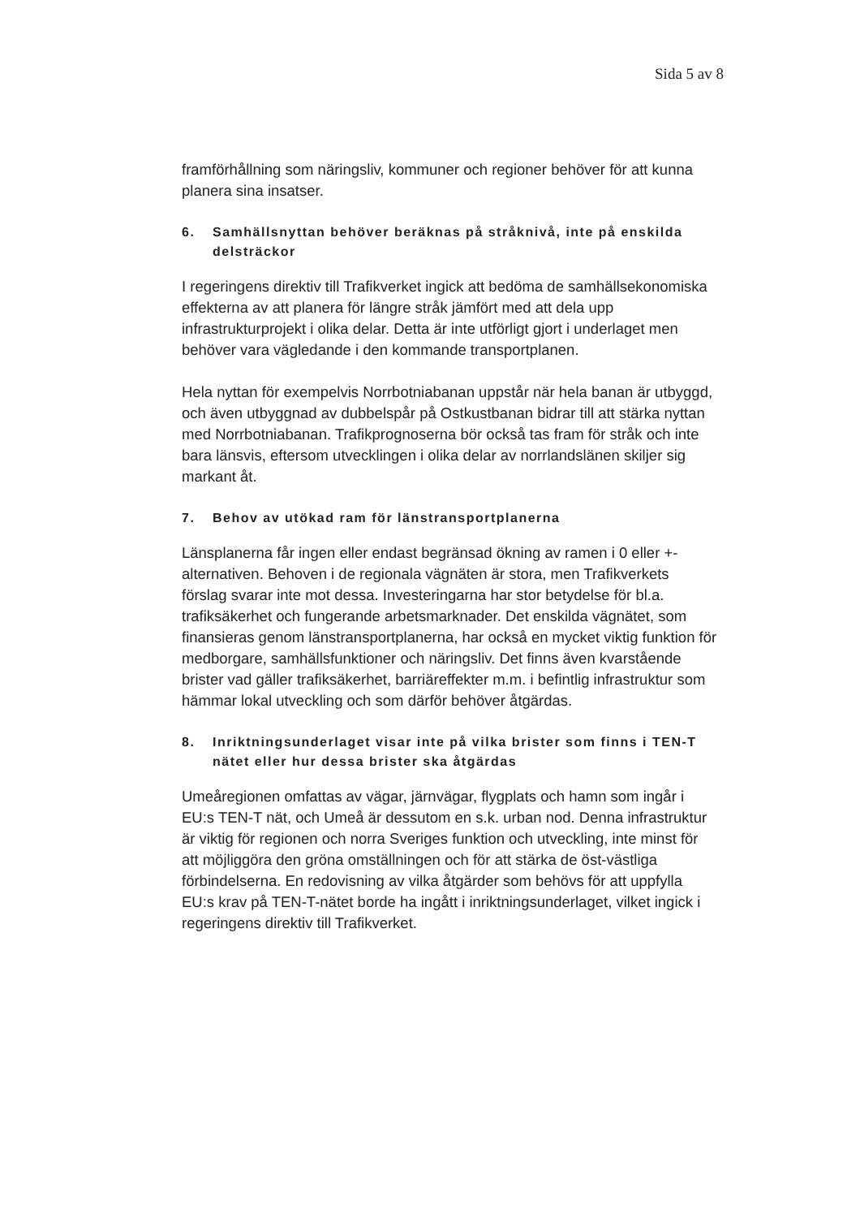Sida 5 av 8
framförhållning som näringsliv, kommuner och regioner behöver för att kunna planera sina insatser.
6. Samhällsnyttan behöver beräknas på stråknivå, inte på enskilda delsträckor
I regeringens direktiv till Trafikverket ingick att bedöma de samhällsekonomiska effekterna av att planera för längre stråk jämfört med att dela upp infrastrukturprojekt i olika delar. Detta är inte utförligt gjort i underlaget men behöver vara vägledande i den kommande transportplanen.
Hela nyttan för exempelvis Norrbotniabanan uppstår när hela banan är utbyggd, och även utbyggnad av dubbelspår på Ostkustbanan bidrar till att stärka nyttan med Norrbotniabanan. Trafikprognoserna bör också tas fram för stråk och inte bara länsvis, eftersom utvecklingen i olika delar av norrlandslänen skiljer sig markant åt.
7. Behov av utökad ram för länstransportplanerna
Länsplanerna får ingen eller endast begränsad ökning av ramen i 0 eller +-alternativen. Behoven i de regionala vägnäten är stora, men Trafikverkets förslag svarar inte mot dessa. Investeringarna har stor betydelse för bl.a. trafiksäkerhet och fungerande arbetsmarknader. Det enskilda vägnätet, som finansieras genom länstransportplanerna, har också en mycket viktig funktion för medborgare, samhällsfunktioner och näringsliv. Det finns även kvarstående brister vad gäller trafiksäkerhet, barriäreffekter m.m. i befintlig infrastruktur som hämmar lokal utveckling och som därför behöver åtgärdas.
8. Inriktningsunderlaget visar inte på vilka brister som finns i TEN-T nätet eller hur dessa brister ska åtgärdas
Umeåregionen omfattas av vägar, järnvägar, flygplats och hamn som ingår i EU:s TEN-T nät, och Umeå är dessutom en s.k. urban nod. Denna infrastruktur är viktig för regionen och norra Sveriges funktion och utveckling, inte minst för att möjliggöra den gröna omställningen och för att stärka de öst-västliga förbindelserna. En redovisning av vilka åtgärder som behövs för att uppfylla EU:s krav på TEN-T-nätet borde ha ingått i inriktningsunderlaget, vilket ingick i regeringens direktiv till Trafikverket.